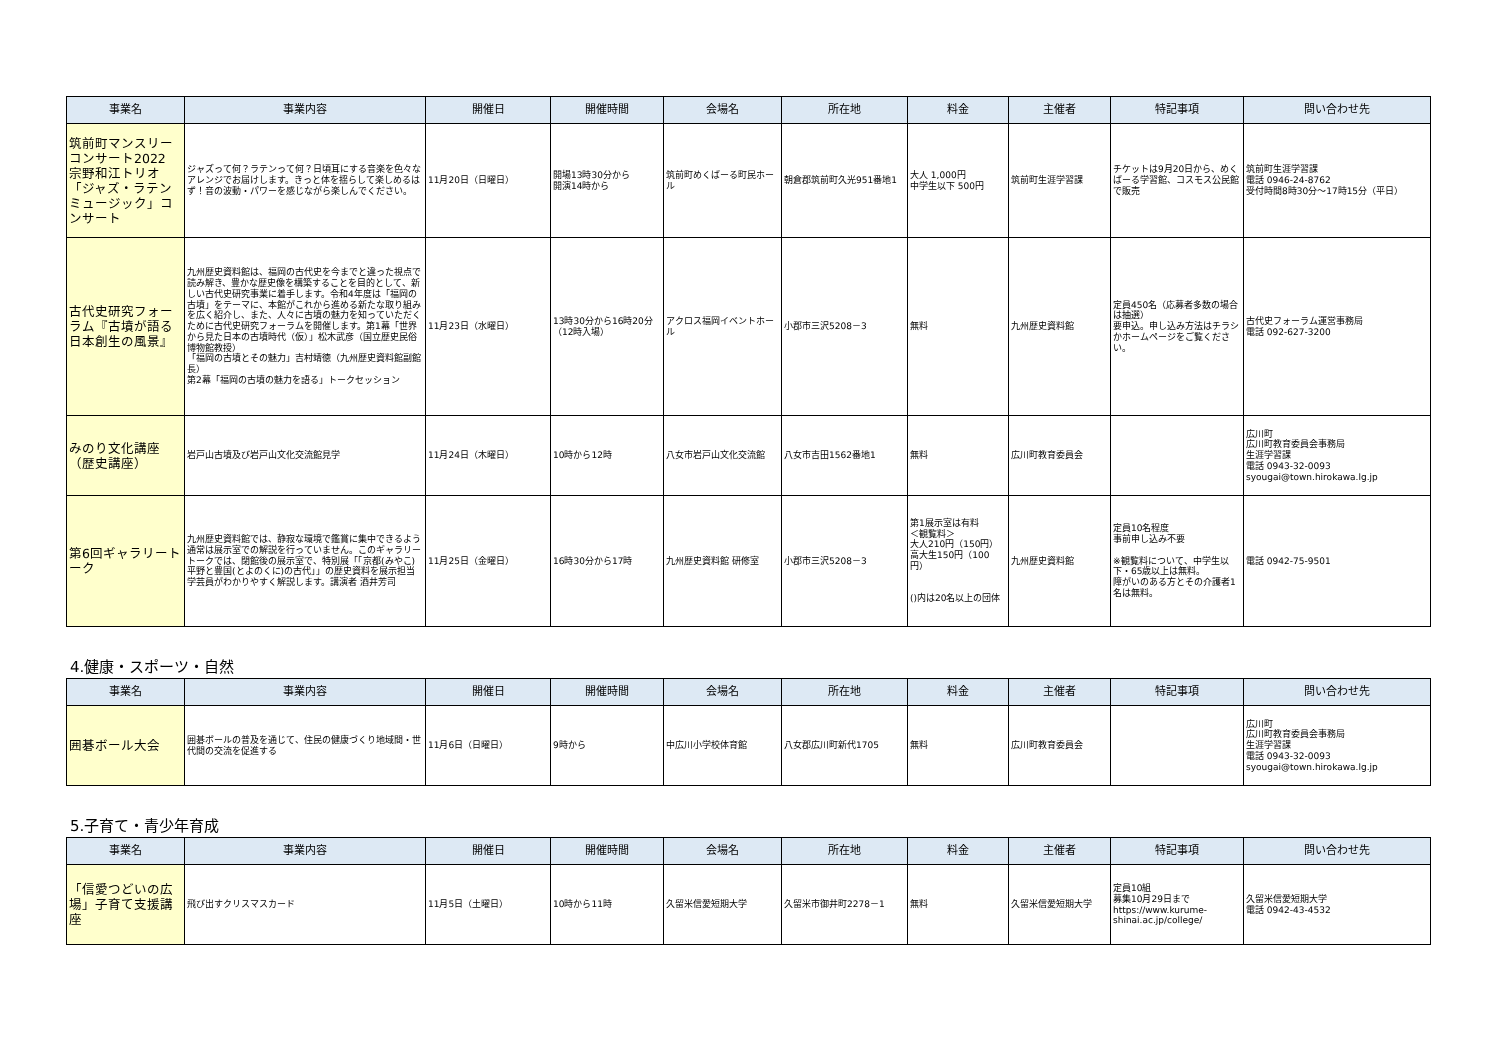| 事業名 | 事業内容 | 開催日 | 開催時間 | 会場名 | 所在地 | 料金 | 主催者 | 特記事項 | 問い合わせ先 |
| --- | --- | --- | --- | --- | --- | --- | --- | --- | --- |
| 筑前町マンスリーコンサート2022 宗野和江トリオ 「ジャズ・ラテンミュージック」コンサート | ジャズって何？ラテンって何？日頃耳にする音楽を色々なアレンジでお届けします。きっと体を揺らして楽しめるはず！音の波動・パワーを感じながら楽しんでください。 | 11月20日（日曜日） | 開場13時30分から 開演14時から | 筑前町めくばーる町民ホール | 朝倉郡筑前町久光951番地1 | 大人 1,000円 中学生以下 500円 | 筑前町生涯学習課 | チケットは9月20日から、めくばーる学習館、コスモス公民館で販売 | 筑前町生涯学習課 電話 0946-24-8762 受付時間8時30分～17時15分（平日） |
| 古代史研究フォーラム『古墳が語る日本創生の風景』 | 九州歴史資料館は、福岡の古代史を今までと違った視点で読み解き、豊かな歴史像を構築することを目的として、新しい古代史研究事業に着手します。令和4年度は「福岡の古墳」をテーマに、本館がこれから進める新たな取り組みを広く紹介し、また、人々に古墳の魅力を知っていただくために古代史研究フォーラムを開催します。第1幕「世界から見た日本の古墳時代（仮）」松木武彦（国立歴史民俗博物館教授） 「福岡の古墳とその魅力」吉村靖徳（九州歴史資料館副館長） 第2幕「福岡の古墳の魅力を語る」トークセッション | 11月23日（水曜日） | 13時30分から16時20分（12時入場） | アクロス福岡イベントホール | 小郡市三沢5208－3 | 無料 | 九州歴史資料館 | 定員450名（応募者多数の場合は抽選） 要申込。申し込み方法はチラシかホームページをご覧ください。 | 古代史フォーラム運営事務局 電話 092-627-3200 |
| みのり文化講座（歴史講座） | 岩戸山古墳及び岩戸山文化交流館見学 | 11月24日（木曜日） | 10時から12時 | 八女市岩戸山文化交流館 | 八女市吉田1562番地1 | 無料 | 広川町教育委員会 | | 広川町 広川町教育委員会事務局 生涯学習課 電話 0943-32-0093 syougai@town.hirokawa.lg.jp |
| 第6回ギャラリートーク | 九州歴史資料館では、静寂な環境で鑑賞に集中できるよう通常は展示室での解説を行っていません。このギャラリートークでは、閉館後の展示室で、特別展「「京都(みやこ)平野と豊国(とよのくに)の古代」」の歴史資料を展示担当学芸員がわかりやすく解説します。講演者 酒井芳司 | 11月25日（金曜日） | 16時30分から17時 | 九州歴史資料館 研修室 | 小郡市三沢5208－3 | 第1展示室は有料 ＜観覧料＞ 大人210円（150円） 高大生150円（100円） ()内は20名以上の団体 | 九州歴史資料館 | 定員10名程度 事前申し込み不要 ※観覧料について、中学生以下・65歳以上は無料。 障がいのある方とその介護者1名は無料。 | 電話 0942-75-9501 |
4.健康・スポーツ・自然
| 事業名 | 事業内容 | 開催日 | 開催時間 | 会場名 | 所在地 | 料金 | 主催者 | 特記事項 | 問い合わせ先 |
| --- | --- | --- | --- | --- | --- | --- | --- | --- | --- |
| 囲碁ボール大会 | 囲碁ボールの普及を通じて、住民の健康づくり地域間・世代間の交流を促進する | 11月6日（日曜日） | 9時から | 中広川小学校体育館 | 八女郡広川町新代1705 | 無料 | 広川町教育委員会 | | 広川町 広川町教育委員会事務局 生涯学習課 電話 0943-32-0093 syougai@town.hirokawa.lg.jp |
5.子育て・青少年育成
| 事業名 | 事業内容 | 開催日 | 開催時間 | 会場名 | 所在地 | 料金 | 主催者 | 特記事項 | 問い合わせ先 |
| --- | --- | --- | --- | --- | --- | --- | --- | --- | --- |
| 「信愛つどいの広場」子育て支援講座 | 飛び出すクリスマスカード | 11月5日（土曜日） | 10時から11時 | 久留米信愛短期大学 | 久留米市御井町2278－1 | 無料 | 久留米信愛短期大学 | 定員10組 募集10月29日まで https://www.kurume-shinai.ac.jp/college/ | 久留米信愛短期大学 電話 0942-43-4532 |